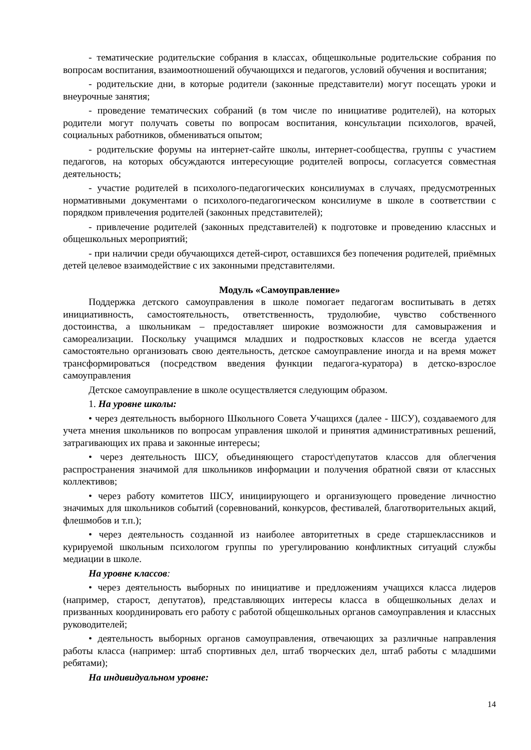- тематические родительские собрания в классах, общешкольные родительские собрания по вопросам воспитания, взаимоотношений обучающихся и педагогов, условий обучения и воспитания;
- родительские дни, в которые родители (законные представители) могут посещать уроки и внеурочные занятия;
- проведение тематических собраний (в том числе по инициативе родителей), на которых родители могут получать советы по вопросам воспитания, консультации психологов, врачей, социальных работников, обмениваться опытом;
- родительские форумы на интернет-сайте школы, интернет-сообщества, группы с участием педагогов, на которых обсуждаются интересующие родителей вопросы, согласуется совместная деятельность;
- участие родителей в психолого-педагогических консилиумах в случаях, предусмотренных нормативными документами о психолого-педагогическом консилиуме в школе в соответствии с порядком привлечения родителей (законных представителей);
- привлечение родителей (законных представителей) к подготовке и проведению классных и общешкольных мероприятий;
- при наличии среди обучающихся детей-сирот, оставшихся без попечения родителей, приёмных детей целевое взаимодействие с их законными представителями.
Модуль «Самоуправление»
Поддержка детского самоуправления в школе помогает педагогам воспитывать в детях инициативность, самостоятельность, ответственность, трудолюбие, чувство собственного достоинства, а школьникам – предоставляет широкие возможности для самовыражения и самореализации. Поскольку учащимся младших и подростковых классов не всегда удается самостоятельно организовать свою деятельность, детское самоуправление иногда и на время может трансформироваться (посредством введения функции педагога-куратора) в детско-взрослое самоуправления
Детское самоуправление в школе осуществляется следующим образом.
1. На уровне школы:
• через деятельность выборного Школьного Совета Учащихся (далее - ШСУ), создаваемого для учета мнения школьников по вопросам управления школой и принятия административных решений, затрагивающих их права и законные интересы;
• через деятельность ШСУ, объединяющего старост\депутатов классов для облегчения распространения значимой для школьников информации и получения обратной связи от классных коллективов;
• через работу комитетов ШСУ, инициирующего и организующего проведение личностно значимых для школьников событий (соревнований, конкурсов, фестивалей, благотворительных акций, флешмобов и т.п.);
• через деятельность созданной из наиболее авторитетных в среде старшеклассников и курируемой школьным психологом группы по урегулированию конфликтных ситуаций службы медиации в школе.
На уровне классов:
• через деятельность выборных по инициативе и предложениям учащихся класса лидеров (например, старост, депутатов), представляющих интересы класса в общешкольных делах и призванных координировать его работу с работой общешкольных органов самоуправления и классных руководителей;
• деятельность выборных органов самоуправления, отвечающих за различные направления работы класса (например: штаб спортивных дел, штаб творческих дел, штаб работы с младшими ребятами);
На индивидуальном уровне:
14